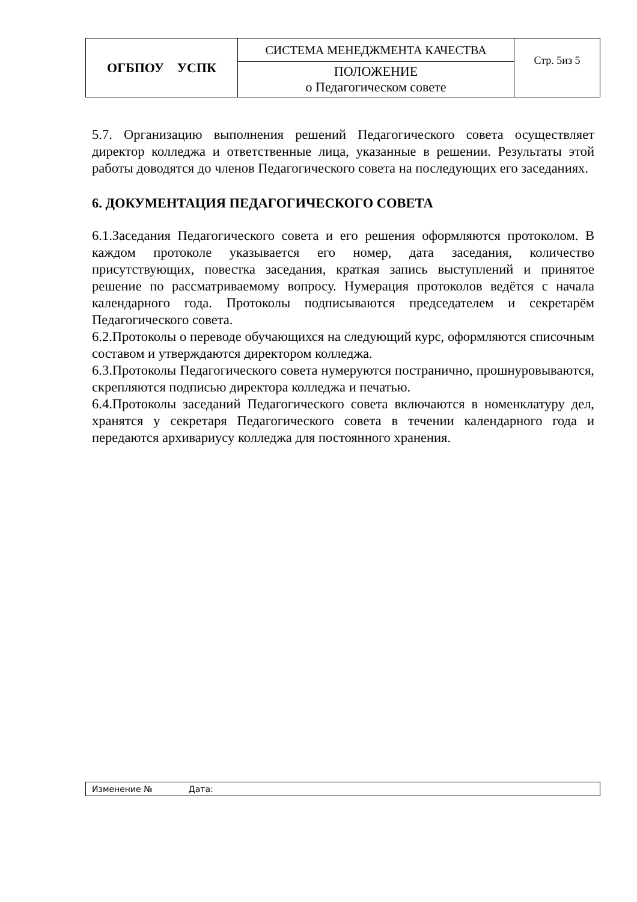| ОГБПОУ УСПК | СИСТЕМА МЕНЕДЖМЕНТА КАЧЕСТВА | Стр. 5из 5 |
| | ПОЛОЖЕНИЕ о Педагогическом совете | |
5.7. Организацию выполнения решений Педагогического совета осуществляет директор колледжа и ответственные лица, указанные в решении. Результаты этой работы доводятся до членов Педагогического совета на последующих его заседаниях.
6. ДОКУМЕНТАЦИЯ ПЕДАГОГИЧЕСКОГО СОВЕТА
6.1.Заседания Педагогического совета и его решения оформляются протоколом. В каждом протоколе указывается его номер, дата заседания, количество присутствующих, повестка заседания, краткая запись выступлений и принятое решение по рассматриваемому вопросу. Нумерация протоколов ведётся с начала календарного года. Протоколы подписываются председателем и секретарём Педагогического совета.
6.2.Протоколы о переводе обучающихся на следующий курс, оформляются списочным составом и утверждаются директором колледжа.
6.3.Протоколы Педагогического совета нумеруются постранично, прошнуровываются, скрепляются подписью директора колледжа и печатью.
6.4.Протоколы заседаний Педагогического совета включаются в номенклатуру дел, хранятся у секретаря Педагогического совета в течении календарного года и передаются архивариусу колледжа для постоянного хранения.
Изменение № Дата: